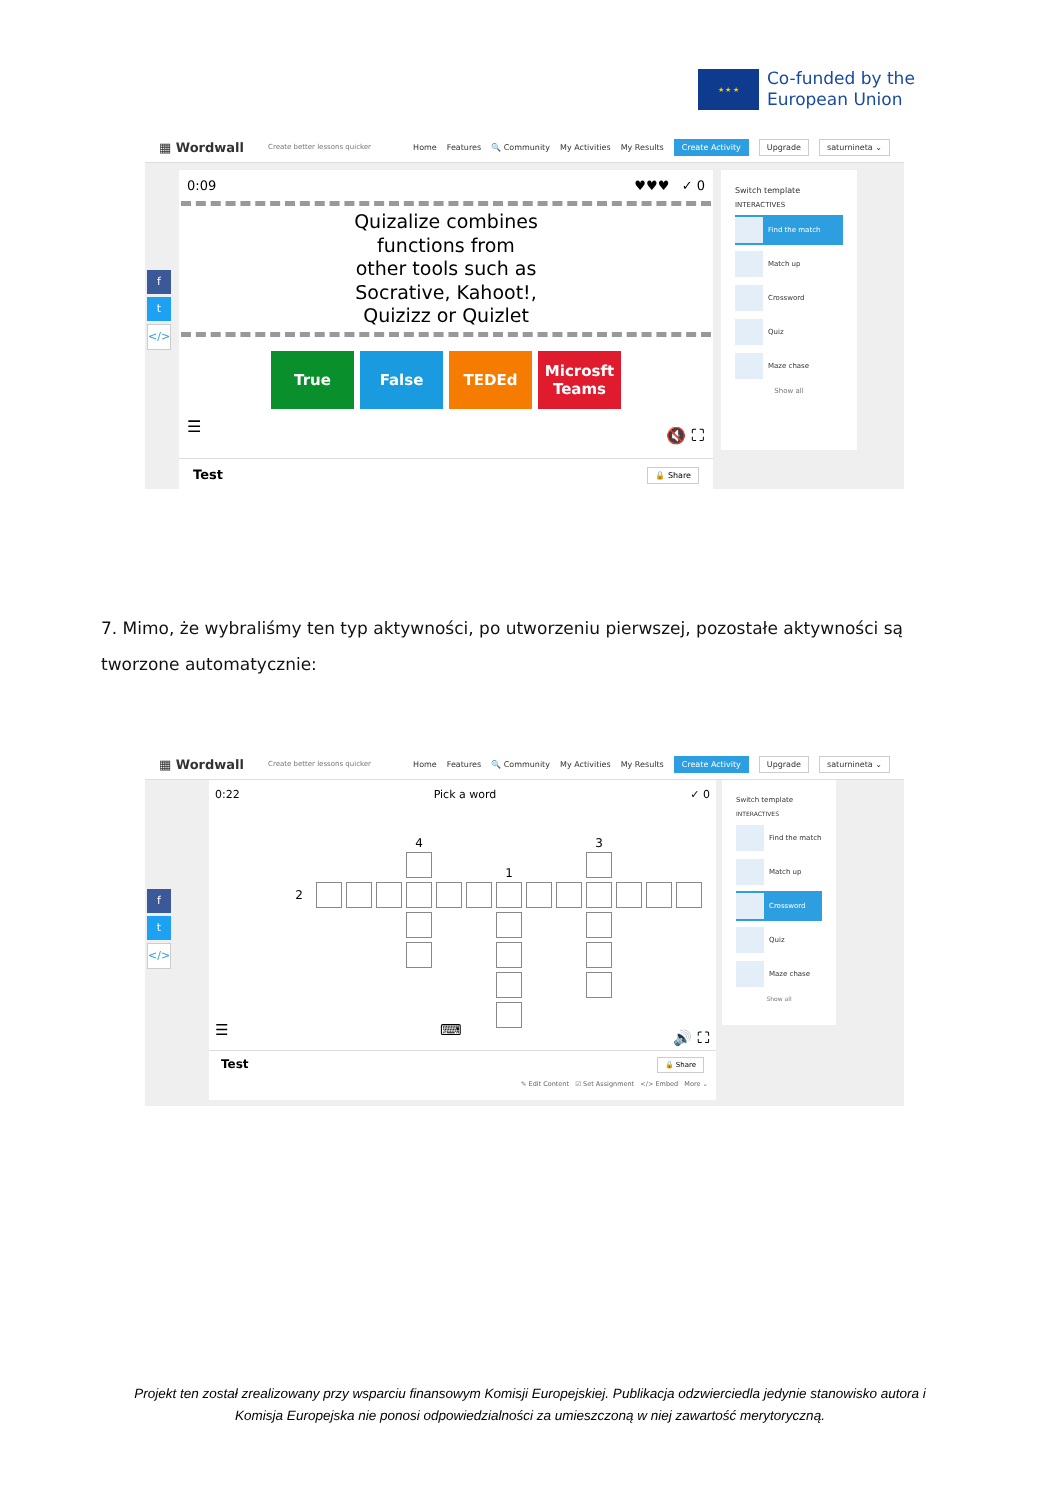★ ★ ★
Co-funded by the
European Union
▦ Wordwall Create better lessons quicker Home Features 🔍 Community My Activities My Results Create Activity Upgrade saturnineta ⌄
f
t
</>
0:09 ♥♥♥ ✓ 0
Quizalize combines
functions from
other tools such as
Socrative, Kahoot!,
Quizizz or Quizlet
True False TEDEd Microsft Teams
☰ 🔇 ⛶
Test 🔒 Share
Switch template
INTERACTIVES
Find the match
Match up
Crossword
Quiz
Maze chase
Show all
7. Mimo, że wybraliśmy ten typ aktywności, po utworzeniu pierwszej, pozostałe aktywności są tworzone automatycznie:
▦ Wordwall Create better lessons quicker Home Features 🔍 Community My Activities My Results Create Activity Upgrade saturnineta ⌄
f
t
</>
0:22 Pick a word ✓ 0
4
3
1
2
☰ ⌨ 🔊 ⛶
Test 🔒 Share
✎ Edit Content ☑ Set Assignment </> Embed More ⌄
Switch template
INTERACTIVES
Find the match
Match up
Crossword
Quiz
Maze chase
Show all
Projekt ten został zrealizowany przy wsparciu finansowym Komisji Europejskiej. Publikacja odzwierciedla jedynie stanowisko autora i Komisja Europejska nie ponosi odpowiedzialności za umieszczoną w niej zawartość merytoryczną.